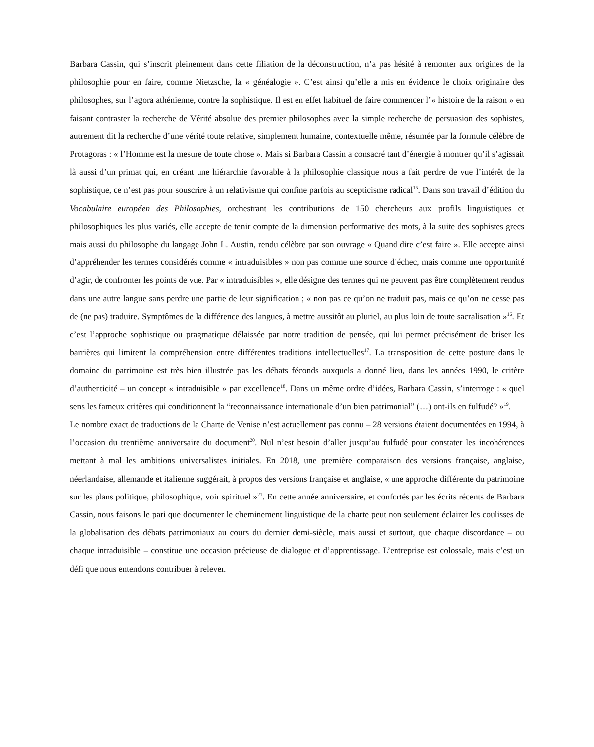Barbara Cassin, qui s’inscrit pleinement dans cette filiation de la déconstruction, n’a pas hésité à remonter aux origines de la philosophie pour en faire, comme Nietzsche, la « généalogie ». C’est ainsi qu’elle a mis en évidence le choix originaire des philosophes, sur l’agora athénienne, contre la sophistique. Il est en effet habituel de faire commencer l’« histoire de la raison » en faisant contraster la recherche de Vérité absolue des premier philosophes avec la simple recherche de persuasion des sophistes, autrement dit la recherche d’une vérité toute relative, simplement humaine, contextuelle même, résumée par la formule célèbre de Protagoras : « l’Homme est la mesure de toute chose ». Mais si Barbara Cassin a consacré tant d’énergie à montrer qu’il s’agissait là aussi d’un primat qui, en créant une hiérarchie favorable à la philosophie classique nous a fait perdre de vue l’intérêt de la sophistique, ce n’est pas pour souscrire à un relativisme qui confine parfois au scepticisme radical<sup>15</sup>. Dans son travail d’édition du Vocabulaire européen des Philosophies, orchestrant les contributions de 150 chercheurs aux profils linguistiques et philosophiques les plus variés, elle accepte de tenir compte de la dimension performative des mots, à la suite des sophistes grecs mais aussi du philosophe du langage John L. Austin, rendu célèbre par son ouvrage « Quand dire c’est faire ». Elle accepte ainsi d’appréhender les termes considérés comme « intraduisibles » non pas comme une source d’échec, mais comme une opportunité d’agir, de confronter les points de vue. Par « intraduisibles », elle désigne des termes qui ne peuvent pas être complètement rendus dans une autre langue sans perdre une partie de leur signification ; « non pas ce qu’on ne traduit pas, mais ce qu’on ne cesse pas de (ne pas) traduire. Symptômes de la différence des langues, à mettre aussitôt au pluriel, au plus loin de toute sacralisation »<sup>16</sup>. Et c’est l’approche sophistique ou pragmatique délaissée par notre tradition de pensée, qui lui permet précisément de briser les barrières qui limitent la compréhension entre différentes traditions intellectuelles<sup>17</sup>. La transposition de cette posture dans le domaine du patrimoine est très bien illustrée pas les débats féconds auxquels a donné lieu, dans les années 1990, le critère d’authenticité – un concept « intraduisible » par excellence<sup>18</sup>. Dans un même ordre d’idées, Barbara Cassin, s’interroge : « quel sens les fameux critères qui conditionnent la “reconnaissance internationale d’un bien patrimonial” (…) ont-ils en fulfudé? »<sup>19</sup>.
Le nombre exact de traductions de la Charte de Venise n’est actuellement pas connu – 28 versions étaient documentées en 1994, à l’occasion du trentième anniversaire du document<sup>20</sup>. Nul n’est besoin d’aller jusqu’au fulfudé pour constater les incohérences mettant à mal les ambitions universalistes initiales. En 2018, une première comparaison des versions française, anglaise, néerlandaise, allemande et italienne suggérait, à propos des versions française et anglaise, « une approche différente du patrimoine sur les plans politique, philosophique, voir spirituel »<sup>21</sup>. En cette année anniversaire, et confortés par les écrits récents de Barbara Cassin, nous faisons le pari que documenter le cheminement linguistique de la charte peut non seulement éclairer les coulisses de la globalisation des débats patrimoniaux au cours du dernier demi-siècle, mais aussi et surtout, que chaque discordance – ou chaque intraduisible – constitue une occasion précieuse de dialogue et d’apprentissage. L’entreprise est colossale, mais c’est un défi que nous entendons contribuer à relever.